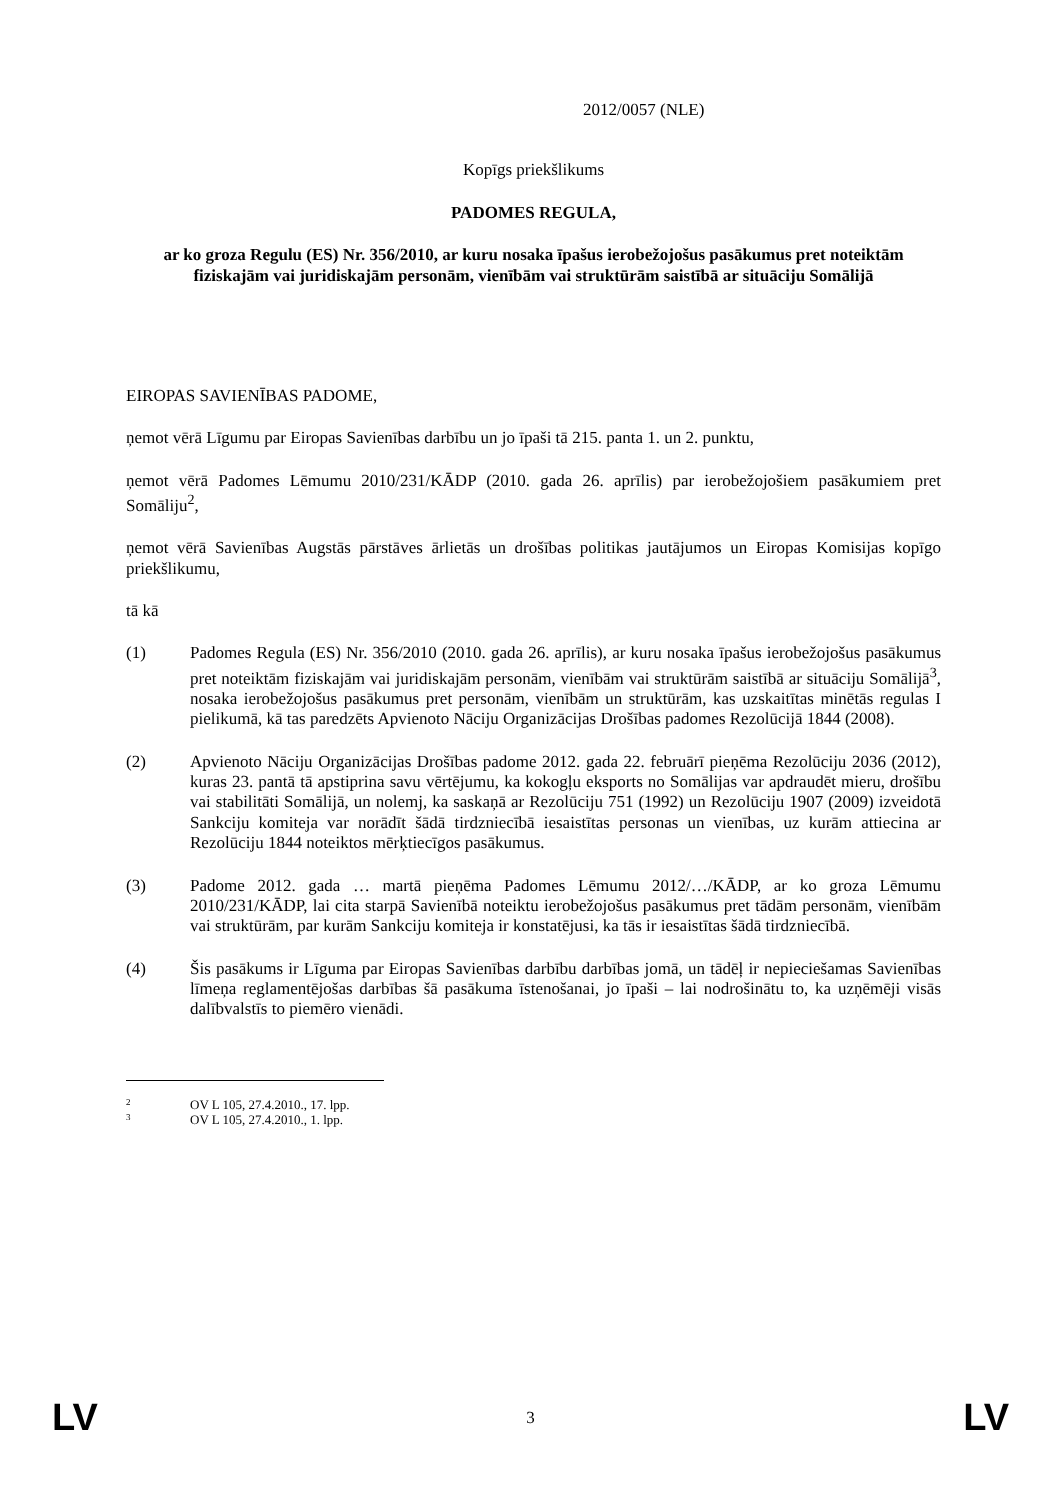2012/0057 (NLE)
Kopīgs priekšlikums
PADOMES REGULA,
ar ko groza Regulu (ES) Nr. 356/2010, ar kuru nosaka īpašus ierobežojošus pasākumus pret noteiktām fiziskajām vai juridiskajām personām, vienībām vai struktūrām saistībā ar situāciju Somālijā
EIROPAS SAVIENĪBAS PADOME,
ņemot vērā Līgumu par Eiropas Savienības darbību un jo īpaši tā 215. panta 1. un 2. punktu,
ņemot vērā Padomes Lēmumu 2010/231/KĀDP (2010. gada 26. aprīlis) par ierobežojošiem pasākumiem pret Somāliju<sup>2</sup>,
ņemot vērā Savienības Augstās pārstāves ārlietās un drošības politikas jautājumos un Eiropas Komisijas kopīgo priekšlikumu,
tā kā
(1) Padomes Regula (ES) Nr. 356/2010 (2010. gada 26. aprīlis), ar kuru nosaka īpašus ierobežojošus pasākumus pret noteiktām fiziskajām vai juridiskajām personām, vienībām vai struktūrām saistībā ar situāciju Somālijā<sup>3</sup>, nosaka ierobežojošus pasākumus pret personām, vienībām un struktūrām, kas uzskaitītas minētās regulas I pielikumā, kā tas paredzēts Apvienoto Nāciju Organizācijas Drošības padomes Rezolūcijā 1844 (2008).
(2) Apvienoto Nāciju Organizācijas Drošības padome 2012. gada 22. februārī pieņēma Rezolūciju 2036 (2012), kuras 23. pantā tā apstiprina savu vērtējumu, ka kokogļu eksports no Somālijas var apdraudēt mieru, drošību vai stabilitāti Somālijā, un nolemj, ka saskaņā ar Rezolūciju 751 (1992) un Rezolūciju 1907 (2009) izveidotā Sankciju komiteja var norādīt šādā tirdzniecībā iesaistītas personas un vienības, uz kurām attiecina ar Rezolūciju 1844 noteiktos mērķtiecīgos pasākumus.
(3) Padome 2012. gada … martā pieņēma Padomes Lēmumu 2012/…/KĀDP, ar ko groza Lēmumu 2010/231/KĀDP, lai cita starpā Savienībā noteiktu ierobežojošus pasākumus pret tādām personām, vienībām vai struktūrām, par kurām Sankciju komiteja ir konstatējusi, ka tās ir iesaistītas šādā tirdzniecībā.
(4) Šis pasākums ir Līguma par Eiropas Savienības darbību darbības jomā, un tādēļ ir nepieciešamas Savienības līmeņa reglamentējošas darbības šā pasākuma īstenošanai, jo īpaši – lai nodrošinātu to, ka uzņēmēji visās dalībvalstīs to piemēro vienādi.
2 OV L 105, 27.4.2010., 17. lpp.
3 OV L 105, 27.4.2010., 1. lpp.
LV 3 LV